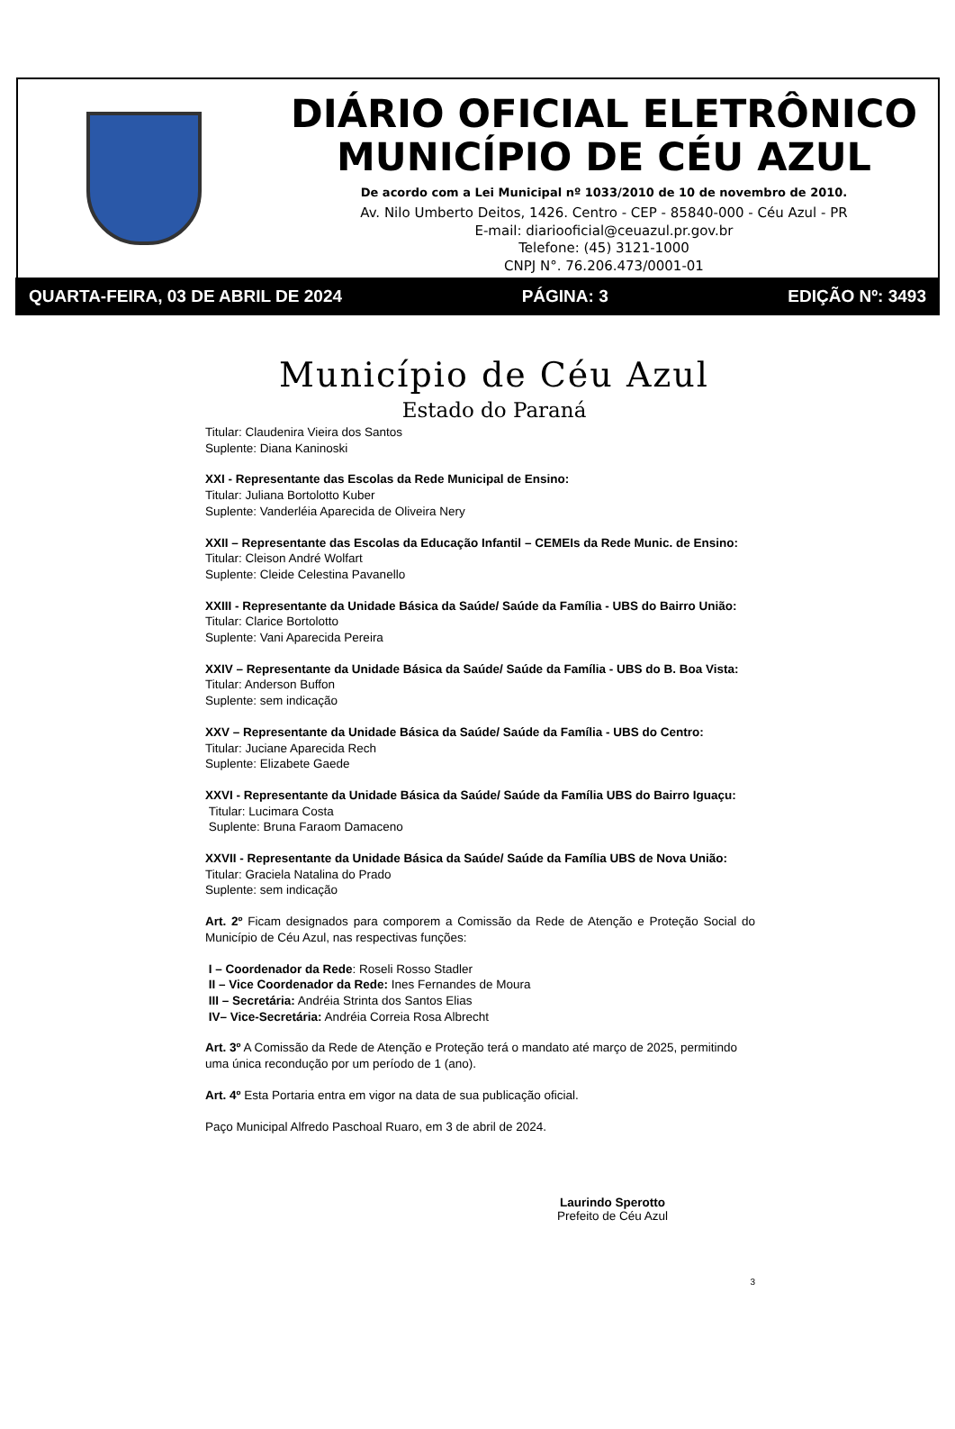DIÁRIO OFICIAL ELETRÔNICO
MUNICÍPIO DE CÉU AZUL
De acordo com a Lei Municipal nº 1033/2010 de 10 de novembro de 2010.
Av. Nilo Umberto Deitos, 1426. Centro - CEP - 85840-000 - Céu Azul - PR
E-mail: diariooficial@ceuazul.pr.gov.br
Telefone: (45) 3121-1000
CNPJ N°. 76.206.473/0001-01
QUARTA-FEIRA, 03 DE ABRIL DE 2024 PÁGINA: 3 EDIÇÃO Nº: 3493
Município de Céu Azul
Estado do Paraná
Titular: Claudenira Vieira dos Santos
Suplente: Diana Kaninoski
XXI - Representante das Escolas da Rede Municipal de Ensino:
Titular: Juliana Bortolotto Kuber
Suplente: Vanderléia Aparecida de Oliveira Nery
XXII – Representante das Escolas da Educação Infantil – CEMEIs da Rede Munic. de Ensino:
Titular: Cleison André Wolfart
Suplente: Cleide Celestina Pavanello
XXIII - Representante da Unidade Básica da Saúde/ Saúde da Família - UBS do Bairro União:
Titular: Clarice Bortolotto
Suplente: Vani Aparecida Pereira
XXIV – Representante da Unidade Básica da Saúde/ Saúde da Família - UBS do B. Boa Vista:
Titular: Anderson Buffon
Suplente: sem indicação
XXV – Representante da Unidade Básica da Saúde/ Saúde da Família - UBS do Centro:
Titular: Juciane Aparecida Rech
Suplente: Elizabete Gaede
XXVI - Representante da Unidade Básica da Saúde/ Saúde da Família UBS do Bairro Iguaçu:
Titular: Lucimara Costa
Suplente: Bruna Faraom Damaceno
XXVII - Representante da Unidade Básica da Saúde/ Saúde da Família UBS de Nova União:
Titular: Graciela Natalina do Prado
Suplente: sem indicação
Art. 2º Ficam designados para comporem a Comissão da Rede de Atenção e Proteção Social do Município de Céu Azul, nas respectivas funções:
I – Coordenador da Rede: Roseli Rosso Stadler
II – Vice Coordenador da Rede: Ines Fernandes de Moura
III – Secretária: Andréia Strinta dos Santos Elias
IV– Vice-Secretária: Andréia Correia Rosa Albrecht
Art. 3º A Comissão da Rede de Atenção e Proteção terá o mandato até março de 2025, permitindo uma única recondução por um período de 1 (ano).
Art. 4º Esta Portaria entra em vigor na data de sua publicação oficial.
Paço Municipal Alfredo Paschoal Ruaro, em 3 de abril de 2024.
Laurindo Sperotto
Prefeito de Céu Azul
3